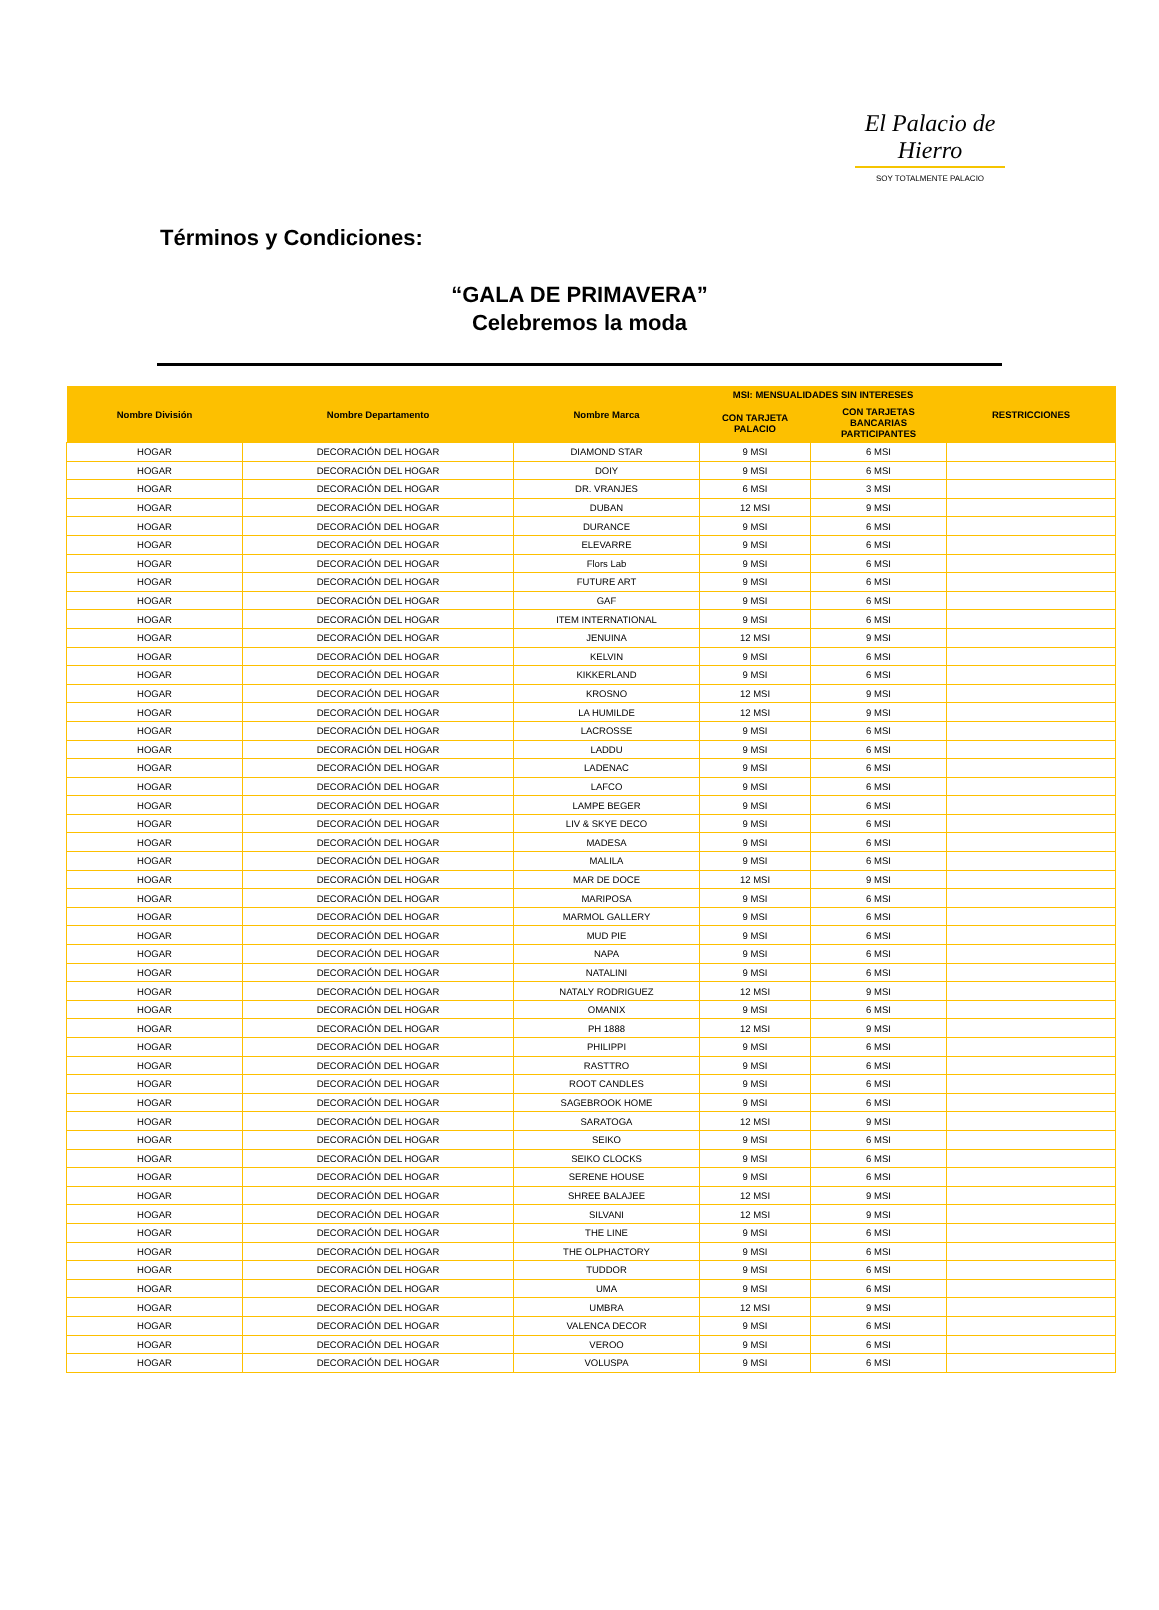El Palacio de Hierro
SOY TOTALMENTE PALACIO
Términos y Condiciones:
“GALA DE PRIMAVERA”
Celebremos la moda
| Nombre División | Nombre Departamento | Nombre Marca | MSI: MENSUALIDADES SIN INTERESES | | RESTRICCIONES |
| --- | --- | --- | --- | --- | --- |
| | | | CON TARJETA PALACIO | CON TARJETAS BANCARIAS PARTICIPANTES | |
| HOGAR | DECORACIÓN DEL HOGAR | DIAMOND STAR | 9 MSI | 6 MSI | |
| HOGAR | DECORACIÓN DEL HOGAR | DOIY | 9 MSI | 6 MSI | |
| HOGAR | DECORACIÓN DEL HOGAR | DR. VRANJES | 6 MSI | 3 MSI | |
| HOGAR | DECORACIÓN DEL HOGAR | DUBAN | 12 MSI | 9 MSI | |
| HOGAR | DECORACIÓN DEL HOGAR | DURANCE | 9 MSI | 6 MSI | |
| HOGAR | DECORACIÓN DEL HOGAR | ELEVARRE | 9 MSI | 6 MSI | |
| HOGAR | DECORACIÓN DEL HOGAR | Flors Lab | 9 MSI | 6 MSI | |
| HOGAR | DECORACIÓN DEL HOGAR | FUTURE ART | 9 MSI | 6 MSI | |
| HOGAR | DECORACIÓN DEL HOGAR | GAF | 9 MSI | 6 MSI | |
| HOGAR | DECORACIÓN DEL HOGAR | ITEM INTERNATIONAL | 9 MSI | 6 MSI | |
| HOGAR | DECORACIÓN DEL HOGAR | JENUINA | 12 MSI | 9 MSI | |
| HOGAR | DECORACIÓN DEL HOGAR | KELVIN | 9 MSI | 6 MSI | |
| HOGAR | DECORACIÓN DEL HOGAR | KIKKERLAND | 9 MSI | 6 MSI | |
| HOGAR | DECORACIÓN DEL HOGAR | KROSNO | 12 MSI | 9 MSI | |
| HOGAR | DECORACIÓN DEL HOGAR | LA HUMILDE | 12 MSI | 9 MSI | |
| HOGAR | DECORACIÓN DEL HOGAR | LACROSSE | 9 MSI | 6 MSI | |
| HOGAR | DECORACIÓN DEL HOGAR | LADDU | 9 MSI | 6 MSI | |
| HOGAR | DECORACIÓN DEL HOGAR | LADENAC | 9 MSI | 6 MSI | |
| HOGAR | DECORACIÓN DEL HOGAR | LAFCO | 9 MSI | 6 MSI | |
| HOGAR | DECORACIÓN DEL HOGAR | LAMPE BEGER | 9 MSI | 6 MSI | |
| HOGAR | DECORACIÓN DEL HOGAR | LIV & SKYE DECO | 9 MSI | 6 MSI | |
| HOGAR | DECORACIÓN DEL HOGAR | MADESA | 9 MSI | 6 MSI | |
| HOGAR | DECORACIÓN DEL HOGAR | MALILA | 9 MSI | 6 MSI | |
| HOGAR | DECORACIÓN DEL HOGAR | MAR DE DOCE | 12 MSI | 9 MSI | |
| HOGAR | DECORACIÓN DEL HOGAR | MARIPOSA | 9 MSI | 6 MSI | |
| HOGAR | DECORACIÓN DEL HOGAR | MARMOL GALLERY | 9 MSI | 6 MSI | |
| HOGAR | DECORACIÓN DEL HOGAR | MUD PIE | 9 MSI | 6 MSI | |
| HOGAR | DECORACIÓN DEL HOGAR | NAPA | 9 MSI | 6 MSI | |
| HOGAR | DECORACIÓN DEL HOGAR | NATALINI | 9 MSI | 6 MSI | |
| HOGAR | DECORACIÓN DEL HOGAR | NATALY RODRIGUEZ | 12 MSI | 9 MSI | |
| HOGAR | DECORACIÓN DEL HOGAR | OMANIX | 9 MSI | 6 MSI | |
| HOGAR | DECORACIÓN DEL HOGAR | PH 1888 | 12 MSI | 9 MSI | |
| HOGAR | DECORACIÓN DEL HOGAR | PHILIPPI | 9 MSI | 6 MSI | |
| HOGAR | DECORACIÓN DEL HOGAR | RASTTRO | 9 MSI | 6 MSI | |
| HOGAR | DECORACIÓN DEL HOGAR | ROOT CANDLES | 9 MSI | 6 MSI | |
| HOGAR | DECORACIÓN DEL HOGAR | SAGEBROOK HOME | 9 MSI | 6 MSI | |
| HOGAR | DECORACIÓN DEL HOGAR | SARATOGA | 12 MSI | 9 MSI | |
| HOGAR | DECORACIÓN DEL HOGAR | SEIKO | 9 MSI | 6 MSI | |
| HOGAR | DECORACIÓN DEL HOGAR | SEIKO CLOCKS | 9 MSI | 6 MSI | |
| HOGAR | DECORACIÓN DEL HOGAR | SERENE HOUSE | 9 MSI | 6 MSI | |
| HOGAR | DECORACIÓN DEL HOGAR | SHREE BALAJEE | 12 MSI | 9 MSI | |
| HOGAR | DECORACIÓN DEL HOGAR | SILVANI | 12 MSI | 9 MSI | |
| HOGAR | DECORACIÓN DEL HOGAR | THE LINE | 9 MSI | 6 MSI | |
| HOGAR | DECORACIÓN DEL HOGAR | THE OLPHACTORY | 9 MSI | 6 MSI | |
| HOGAR | DECORACIÓN DEL HOGAR | TUDDOR | 9 MSI | 6 MSI | |
| HOGAR | DECORACIÓN DEL HOGAR | UMA | 9 MSI | 6 MSI | |
| HOGAR | DECORACIÓN DEL HOGAR | UMBRA | 12 MSI | 9 MSI | |
| HOGAR | DECORACIÓN DEL HOGAR | VALENCA DECOR | 9 MSI | 6 MSI | |
| HOGAR | DECORACIÓN DEL HOGAR | VEROO | 9 MSI | 6 MSI | |
| HOGAR | DECORACIÓN DEL HOGAR | VOLUSPA | 9 MSI | 6 MSI | |